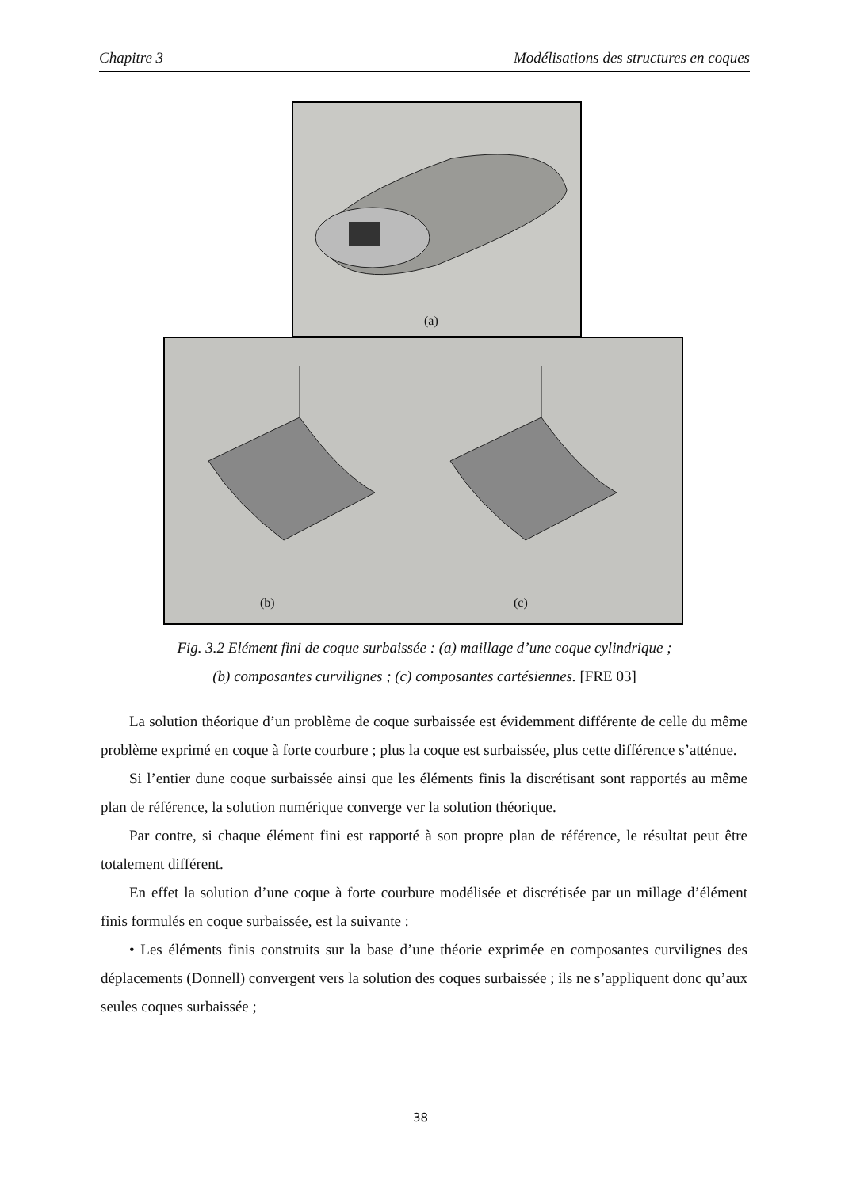Chapitre 3 Modélisations des structures en coques
(a)
(b) (c)
Fig. 3.2 Elément fini de coque surbaissée : (a) maillage d’une coque cylindrique ;
(b) composantes curvilignes ; (c) composantes cartésiennes. [FRE 03]
La solution théorique d’un problème de coque surbaissée est évidemment différente de celle du même problème exprimé en coque à forte courbure ; plus la coque est surbaissée, plus cette différence s’atténue.
Si l’entier dune coque surbaissée ainsi que les éléments finis la discrétisant sont rapportés au même plan de référence, la solution numérique converge ver la solution théorique.
Par contre, si chaque élément fini est rapporté à son propre plan de référence, le résultat peut être totalement différent.
En effet la solution d’une coque à forte courbure modélisée et discrétisée par un millage d’élément finis formulés en coque surbaissée, est la suivante :
• Les éléments finis construits sur la base d’une théorie exprimée en composantes curvilignes des déplacements (Donnell) convergent vers la solution des coques surbaissée ; ils ne s’appliquent donc qu’aux seules coques surbaissée ;
38